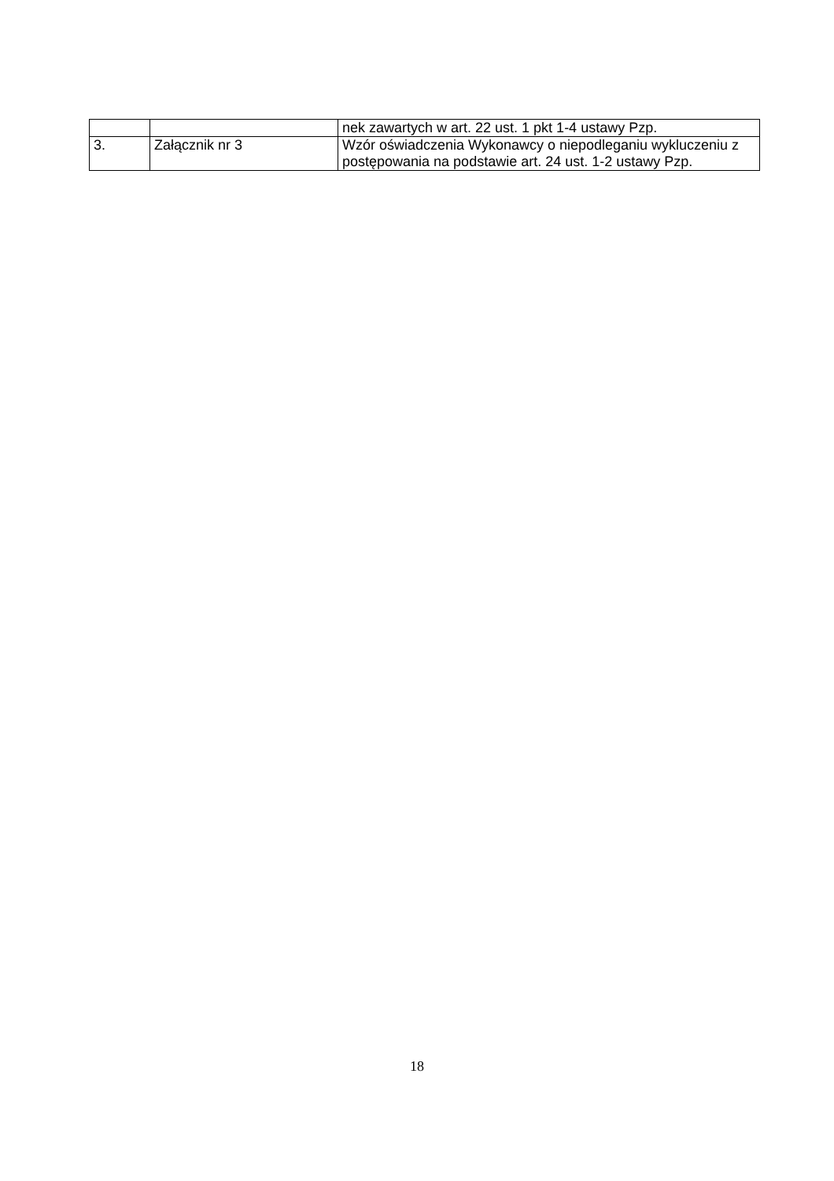| | | nek zawartych w art. 22 ust. 1 pkt 1-4 ustawy Pzp. |
| 3. | Załącznik nr 3 | Wzór oświadczenia Wykonawcy o niepodleganiu wykluczeniu z postępowania na podstawie art. 24 ust. 1-2 ustawy Pzp. |
18